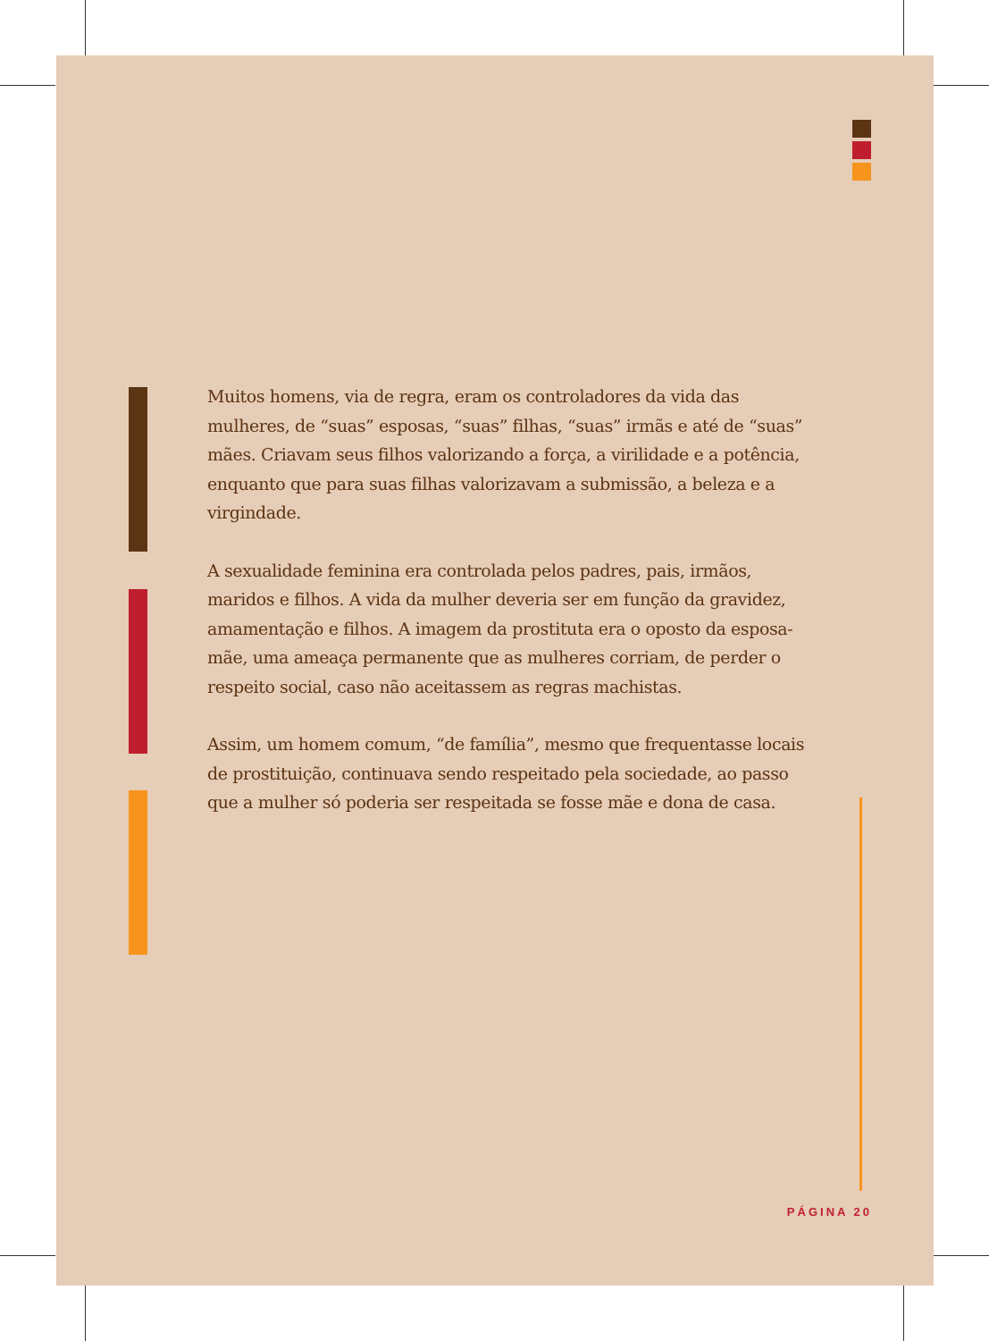Muitos homens, via de regra, eram os controladores da vida das mulheres, de “suas” esposas, “suas” filhas, “suas” irmãs e até de “suas” mães. Criavam seus filhos valorizando a força, a virilidade e a potência, enquanto que para suas filhas valorizavam a submissão, a beleza e a virgindade.
A sexualidade feminina era controlada pelos padres, pais, irmãos, maridos e filhos. A vida da mulher deveria ser em função da gravidez, amamentação e filhos. A imagem da prostituta era o oposto da esposa-mãe, uma ameaça permanente que as mulheres corriam, de perder o respeito social, caso não aceitassem as regras machistas.
Assim, um homem comum, “de família”, mesmo que frequentasse locais de prostituição, continuava sendo respeitado pela sociedade, ao passo que a mulher só poderia ser respeitada se fosse mãe e dona de casa.
PÁGINA 20